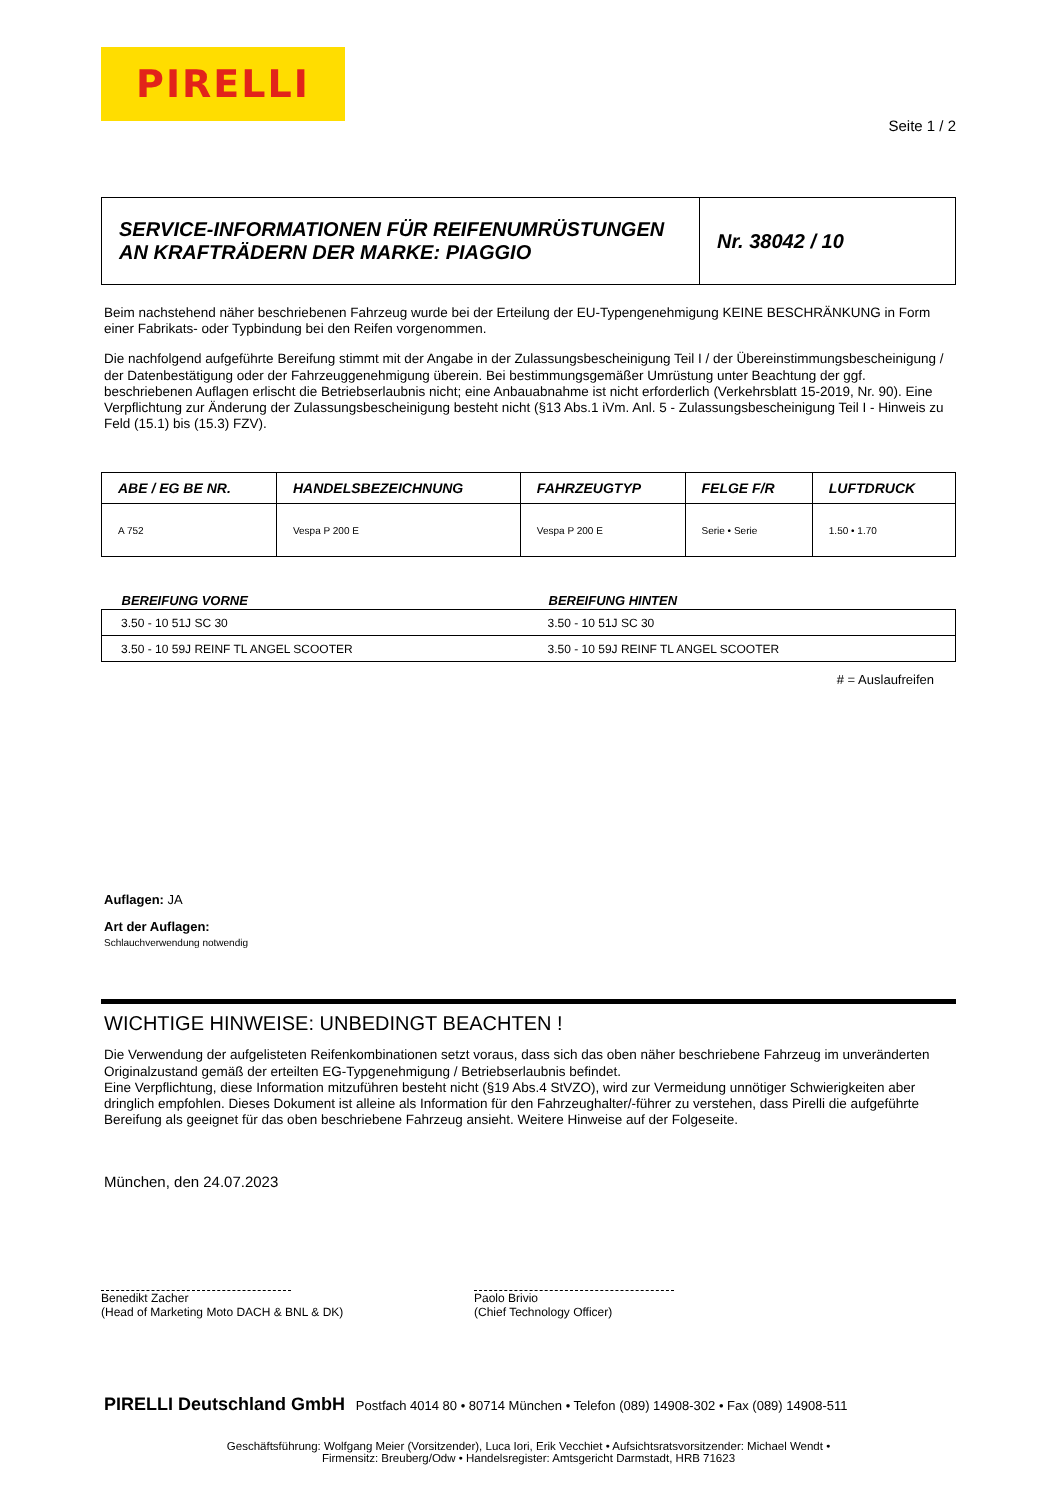PIRELLI
Seite 1 / 2
SERVICE-INFORMATIONEN FÜR REIFENUMRÜSTUNGEN
AN KRAFTRÄDERN DER MARKE: PIAGGIO
Nr. 38042 / 10
Beim nachstehend näher beschriebenen Fahrzeug wurde bei der Erteilung der EU-Typengenehmigung KEINE BESCHRÄNKUNG in Form einer Fabrikats- oder Typbindung bei den Reifen vorgenommen.
Die nachfolgend aufgeführte Bereifung stimmt mit der Angabe in der Zulassungsbescheinigung Teil I / der Übereinstimmungsbescheinigung / der Datenbestätigung oder der Fahrzeuggenehmigung überein. Bei bestimmungsgemäßer Umrüstung unter Beachtung der ggf. beschriebenen Auflagen erlischt die Betriebserlaubnis nicht; eine Anbauabnahme ist nicht erforderlich (Verkehrsblatt 15-2019, Nr. 90). Eine Verpflichtung zur Änderung der Zulassungsbescheinigung besteht nicht (§13 Abs.1 iVm. Anl. 5 - Zulassungsbescheinigung Teil I - Hinweis zu Feld (15.1) bis (15.3) FZV).
| ABE / EG BE NR. | HANDELSBEZEICHNUNG | FAHRZEUGTYP | FELGE F/R | LUFTDRUCK |
| --- | --- | --- | --- | --- |
| A 752 | Vespa P 200 E | Vespa P 200 E | Serie • Serie | 1.50 • 1.70 |
| BEREIFUNG VORNE | BEREIFUNG HINTEN |
| --- | --- |
| 3.50 - 10 51J SC 30 | 3.50 - 10 51J SC 30 |
| 3.50 - 10 59J REINF TL ANGEL SCOOTER | 3.50 - 10 59J REINF TL ANGEL SCOOTER |
# = Auslaufreifen
Auflagen: JA
Art der Auflagen:
Schlauchverwendung notwendig
WICHTIGE HINWEISE: UNBEDINGT BEACHTEN !
Die Verwendung der aufgelisteten Reifenkombinationen setzt voraus, dass sich das oben näher beschriebene Fahrzeug im unveränderten Originalzustand gemäß der erteilten EG-Typgenehmigung / Betriebserlaubnis befindet.
Eine Verpflichtung, diese Information mitzuführen besteht nicht (§19 Abs.4 StVZO), wird zur Vermeidung unnötiger Schwierigkeiten aber dringlich empfohlen. Dieses Dokument ist alleine als Information für den Fahrzeughalter/-führer zu verstehen, dass Pirelli die aufgeführte Bereifung als geeignet für das oben beschriebene Fahrzeug ansieht. Weitere Hinweise auf der Folgeseite.
München, den 24.07.2023
Benedikt Zacher
(Head of Marketing Moto DACH & BNL & DK)
Paolo Brivio
(Chief Technology Officer)
PIRELLI Deutschland GmbH Postfach 4014 80 • 80714 München • Telefon (089) 14908-302 • Fax (089) 14908-511
Geschäftsführung: Wolfgang Meier (Vorsitzender), Luca Iori, Erik Vecchiet • Aufsichtsratsvorsitzender: Michael Wendt •
Firmensitz: Breuberg/Odw • Handelsregister: Amtsgericht Darmstadt, HRB 71623